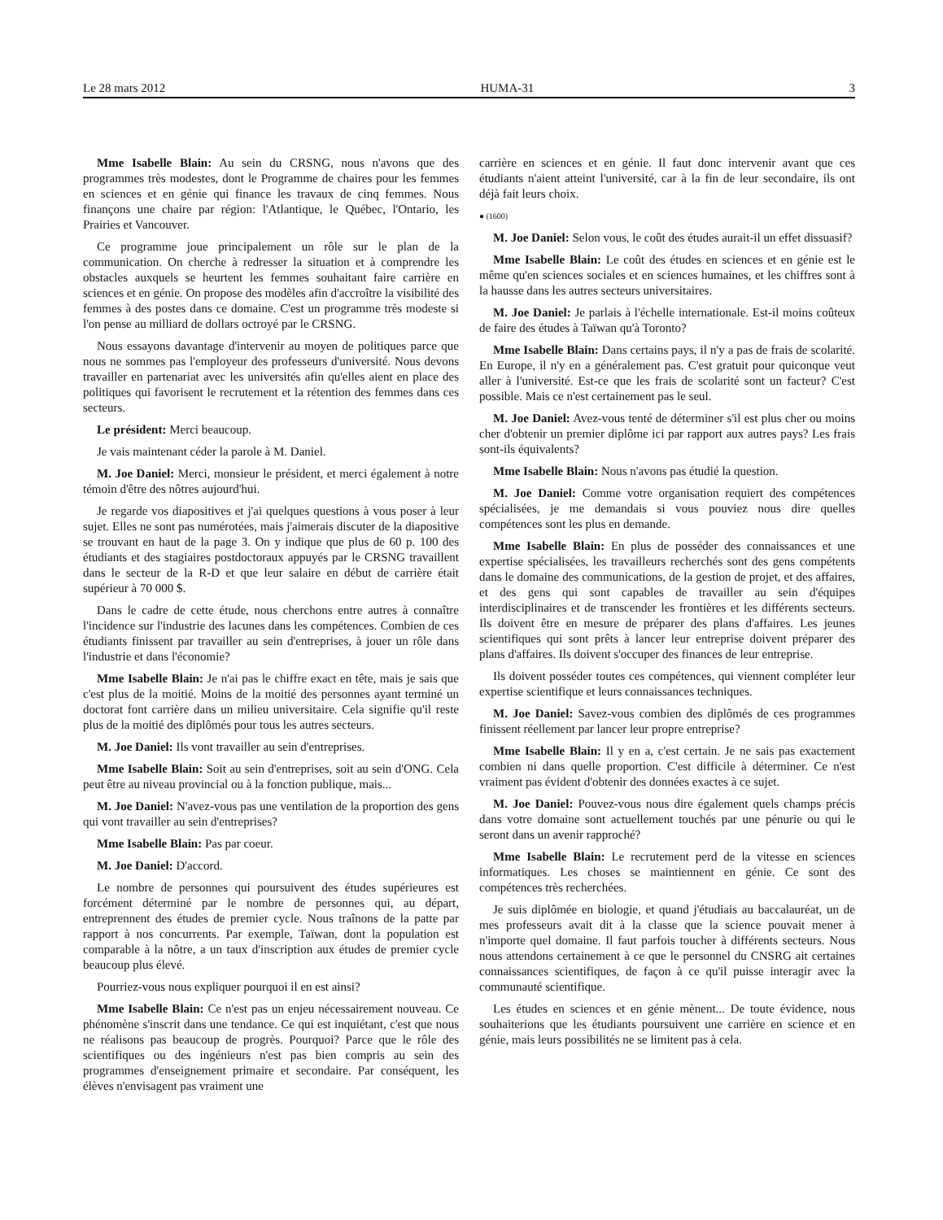Le 28 mars 2012 HUMA-31 3
Mme Isabelle Blain: Au sein du CRSNG, nous n'avons que des programmes très modestes, dont le Programme de chaires pour les femmes en sciences et en génie qui finance les travaux de cinq femmes. Nous finançons une chaire par région: l'Atlantique, le Québec, l'Ontario, les Prairies et Vancouver.
Ce programme joue principalement un rôle sur le plan de la communication. On cherche à redresser la situation et à comprendre les obstacles auxquels se heurtent les femmes souhaitant faire carrière en sciences et en génie. On propose des modèles afin d'accroître la visibilité des femmes à des postes dans ce domaine. C'est un programme très modeste si l'on pense au milliard de dollars octroyé par le CRSNG.
Nous essayons davantage d'intervenir au moyen de politiques parce que nous ne sommes pas l'employeur des professeurs d'université. Nous devons travailler en partenariat avec les universités afin qu'elles aient en place des politiques qui favorisent le recrutement et la rétention des femmes dans ces secteurs.
Le président: Merci beaucoup.
Je vais maintenant céder la parole à M. Daniel.
M. Joe Daniel: Merci, monsieur le président, et merci également à notre témoin d'être des nôtres aujourd'hui.
Je regarde vos diapositives et j'ai quelques questions à vous poser à leur sujet. Elles ne sont pas numérotées, mais j'aimerais discuter de la diapositive se trouvant en haut de la page 3. On y indique que plus de 60 p. 100 des étudiants et des stagiaires postdoctoraux appuyés par le CRSNG travaillent dans le secteur de la R-D et que leur salaire en début de carrière était supérieur à 70 000 $.
Dans le cadre de cette étude, nous cherchons entre autres à connaître l'incidence sur l'industrie des lacunes dans les compétences. Combien de ces étudiants finissent par travailler au sein d'entreprises, à jouer un rôle dans l'industrie et dans l'économie?
Mme Isabelle Blain: Je n'ai pas le chiffre exact en tête, mais je sais que c'est plus de la moitié. Moins de la moitié des personnes ayant terminé un doctorat font carrière dans un milieu universitaire. Cela signifie qu'il reste plus de la moitié des diplômés pour tous les autres secteurs.
M. Joe Daniel: Ils vont travailler au sein d'entreprises.
Mme Isabelle Blain: Soit au sein d'entreprises, soit au sein d'ONG. Cela peut être au niveau provincial ou à la fonction publique, mais...
M. Joe Daniel: N'avez-vous pas une ventilation de la proportion des gens qui vont travailler au sein d'entreprises?
Mme Isabelle Blain: Pas par coeur.
M. Joe Daniel: D'accord.
Le nombre de personnes qui poursuivent des études supérieures est forcément déterminé par le nombre de personnes qui, au départ, entreprennent des études de premier cycle. Nous traînons de la patte par rapport à nos concurrents. Par exemple, Taïwan, dont la population est comparable à la nôtre, a un taux d'inscription aux études de premier cycle beaucoup plus élevé.
Pourriez-vous nous expliquer pourquoi il en est ainsi?
Mme Isabelle Blain: Ce n'est pas un enjeu nécessairement nouveau. Ce phénomène s'inscrit dans une tendance. Ce qui est inquiétant, c'est que nous ne réalisons pas beaucoup de progrès. Pourquoi? Parce que le rôle des scientifiques ou des ingénieurs n'est pas bien compris au sein des programmes d'enseignement primaire et secondaire. Par conséquent, les élèves n'envisagent pas vraiment une
carrière en sciences et en génie. Il faut donc intervenir avant que ces étudiants n'aient atteint l'université, car à la fin de leur secondaire, ils ont déjà fait leurs choix.
● (1600)
M. Joe Daniel: Selon vous, le coût des études aurait-il un effet dissuasif?
Mme Isabelle Blain: Le coût des études en sciences et en génie est le même qu'en sciences sociales et en sciences humaines, et les chiffres sont à la hausse dans les autres secteurs universitaires.
M. Joe Daniel: Je parlais à l'échelle internationale. Est-il moins coûteux de faire des études à Taïwan qu'à Toronto?
Mme Isabelle Blain: Dans certains pays, il n'y a pas de frais de scolarité. En Europe, il n'y en a généralement pas. C'est gratuit pour quiconque veut aller à l'université. Est-ce que les frais de scolarité sont un facteur? C'est possible. Mais ce n'est certainement pas le seul.
M. Joe Daniel: Avez-vous tenté de déterminer s'il est plus cher ou moins cher d'obtenir un premier diplôme ici par rapport aux autres pays? Les frais sont-ils équivalents?
Mme Isabelle Blain: Nous n'avons pas étudié la question.
M. Joe Daniel: Comme votre organisation requiert des compétences spécialisées, je me demandais si vous pouviez nous dire quelles compétences sont les plus en demande.
Mme Isabelle Blain: En plus de posséder des connaissances et une expertise spécialisées, les travailleurs recherchés sont des gens compétents dans le domaine des communications, de la gestion de projet, et des affaires, et des gens qui sont capables de travailler au sein d'équipes interdisciplinaires et de transcender les frontières et les différents secteurs. Ils doivent être en mesure de préparer des plans d'affaires. Les jeunes scientifiques qui sont prêts à lancer leur entreprise doivent préparer des plans d'affaires. Ils doivent s'occuper des finances de leur entreprise.
Ils doivent posséder toutes ces compétences, qui viennent compléter leur expertise scientifique et leurs connaissances techniques.
M. Joe Daniel: Savez-vous combien des diplômés de ces programmes finissent réellement par lancer leur propre entreprise?
Mme Isabelle Blain: Il y en a, c'est certain. Je ne sais pas exactement combien ni dans quelle proportion. C'est difficile à déterminer. Ce n'est vraiment pas évident d'obtenir des données exactes à ce sujet.
M. Joe Daniel: Pouvez-vous nous dire également quels champs précis dans votre domaine sont actuellement touchés par une pénurie ou qui le seront dans un avenir rapproché?
Mme Isabelle Blain: Le recrutement perd de la vitesse en sciences informatiques. Les choses se maintiennent en génie. Ce sont des compétences très recherchées.
Je suis diplômée en biologie, et quand j'étudiais au baccalauréat, un de mes professeurs avait dit à la classe que la science pouvait mener à n'importe quel domaine. Il faut parfois toucher à différents secteurs. Nous nous attendons certainement à ce que le personnel du CNSRG ait certaines connaissances scientifiques, de façon à ce qu'il puisse interagir avec la communauté scientifique.
Les études en sciences et en génie mènent... De toute évidence, nous souhaiterions que les étudiants poursuivent une carrière en science et en génie, mais leurs possibilités ne se limitent pas à cela.